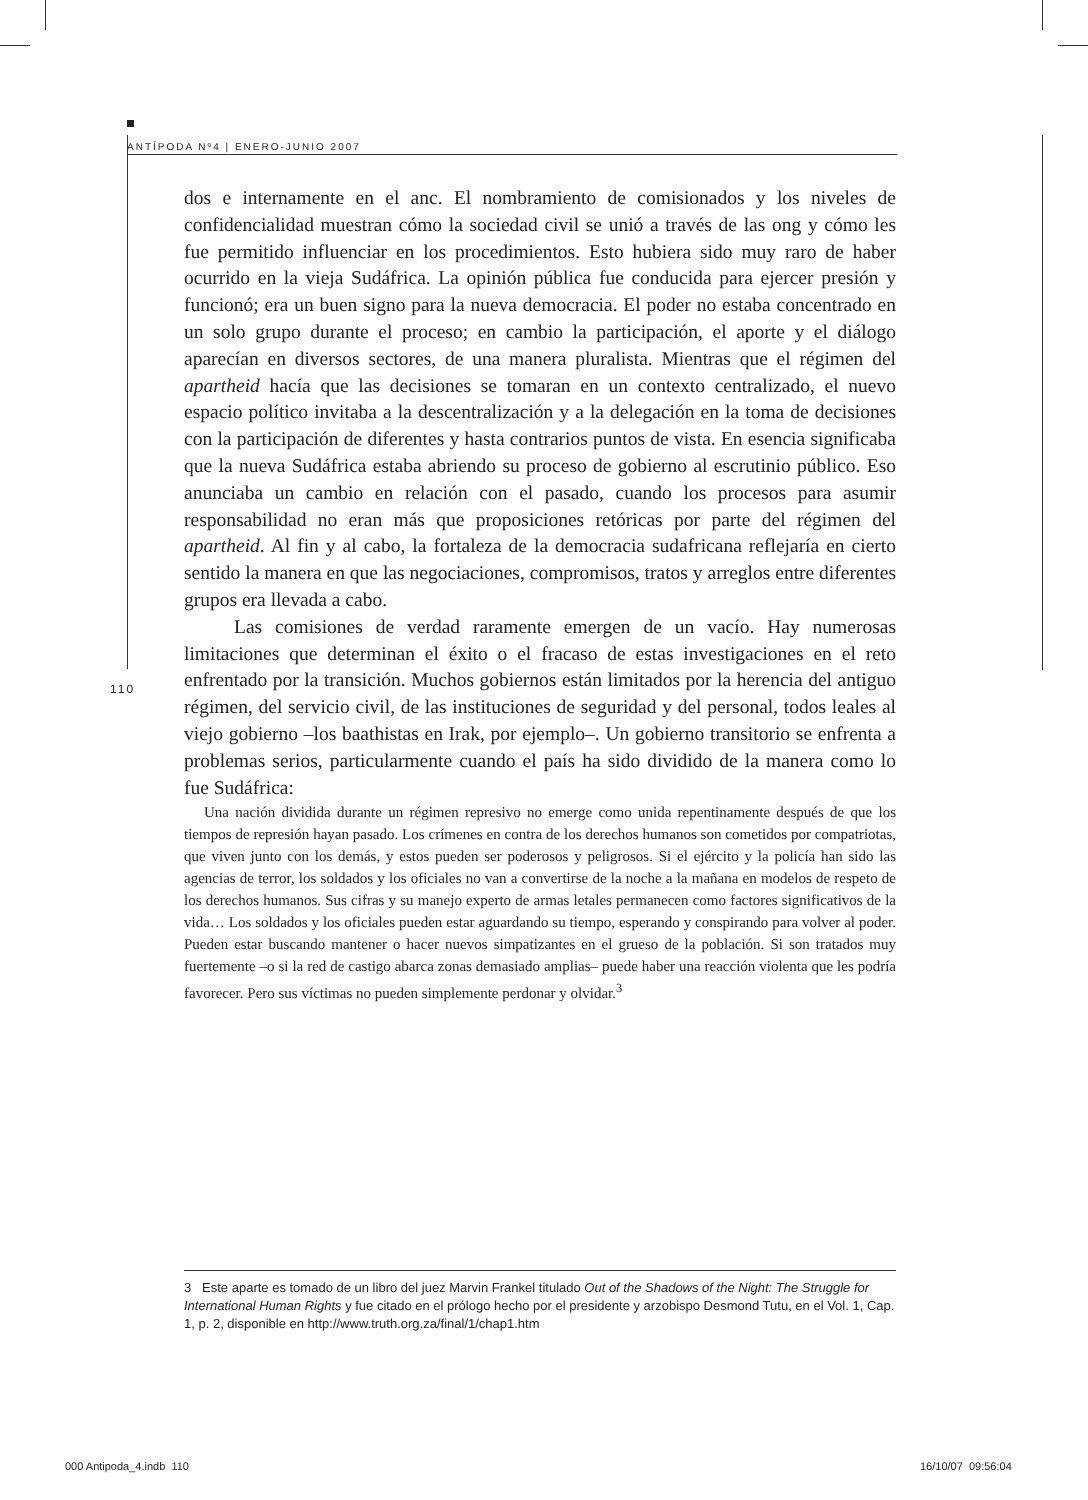ANTÍPODA Nº4 | ENERO-JUNIO 2007
dos e internamente en el anc. El nombramiento de comisionados y los niveles de confidencialidad muestran cómo la sociedad civil se unió a través de las ong y cómo les fue permitido influenciar en los procedimientos. Esto hubiera sido muy raro de haber ocurrido en la vieja Sudáfrica. La opinión pública fue conducida para ejercer presión y funcionó; era un buen signo para la nueva democracia. El poder no estaba concentrado en un solo grupo durante el proceso; en cambio la participación, el aporte y el diálogo aparecían en diversos sectores, de una manera pluralista. Mientras que el régimen del apartheid hacía que las decisiones se tomaran en un contexto centralizado, el nuevo espacio político invitaba a la descentralización y a la delegación en la toma de decisiones con la participación de diferentes y hasta contrarios puntos de vista. En esencia significaba que la nueva Sudáfrica estaba abriendo su proceso de gobierno al escrutinio público. Eso anunciaba un cambio en relación con el pasado, cuando los procesos para asumir responsabilidad no eran más que proposiciones retóricas por parte del régimen del apartheid. Al fin y al cabo, la fortaleza de la democracia sudafricana reflejaría en cierto sentido la manera en que las negociaciones, compromisos, tratos y arreglos entre diferentes grupos era llevada a cabo.
Las comisiones de verdad raramente emergen de un vacío. Hay numerosas limitaciones que determinan el éxito o el fracaso de estas investigaciones en el reto enfrentado por la transición. Muchos gobiernos están limitados por la herencia del antiguo régimen, del servicio civil, de las instituciones de seguridad y del personal, todos leales al viejo gobierno –los baathistas en Irak, por ejemplo–. Un gobierno transitorio se enfrenta a problemas serios, particularmente cuando el país ha sido dividido de la manera como lo fue Sudáfrica:
Una nación dividida durante un régimen represivo no emerge como unida repentinamente después de que los tiempos de represión hayan pasado. Los crímenes en contra de los derechos humanos son cometidos por compatriotas, que viven junto con los demás, y estos pueden ser poderosos y peligrosos. Si el ejército y la policía han sido las agencias de terror, los soldados y los oficiales no van a convertirse de la noche a la mañana en modelos de respeto de los derechos humanos. Sus cifras y su manejo experto de armas letales permanecen como factores significativos de la vida… Los soldados y los oficiales pueden estar aguardando su tiempo, esperando y conspirando para volver al poder. Pueden estar buscando mantener o hacer nuevos simpatizantes en el grueso de la población. Si son tratados muy fuertemente –o si la red de castigo abarca zonas demasiado amplias– puede haber una reacción violenta que les podría favorecer. Pero sus víctimas no pueden simplemente perdonar y olvidar.<sup>3</sup>
110
3 Este aparte es tomado de un libro del juez Marvin Frankel titulado Out of the Shadows of the Night: The Struggle for International Human Rights y fue citado en el prólogo hecho por el presidente y arzobispo Desmond Tutu, en el Vol. 1, Cap. 1, p. 2, disponible en http://www.truth.org.za/final/1/chap1.htm
000 Antipoda_4.indb 110 16/10/07 09:56:04